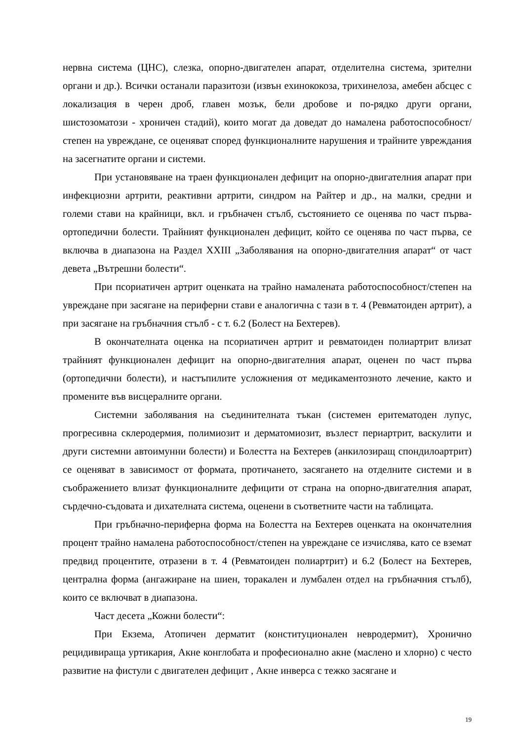нервна система (ЦНС), слезка, опорно-двигателен апарат, отделителна система, зрителни органи и др.). Всички останали паразитози (извън ехинококоза, трихинелоза, амебен абсцес с локализация в черен дроб, главен мозък, бели дробове и по-рядко други органи, шистозоматози - хроничен стадий), които могат да доведат до намалена работоспособност/степен на увреждане, се оценяват според функционалните нарушения и трайните увреждания на засегнатите органи и системи.
При установяване на траен функционален дефицит на опорно-двигателния апарат при инфекциозни артрити, реактивни артрити, синдром на Райтер и др., на малки, средни и големи стави на крайници, вкл. и гръбначен стълб, състоянието се оценява по част първа- ортопедични болести. Трайният функционален дефицит, който се оценява по част първа, се включва в диапазона на Раздел XXIII „Заболявания на опорно-двигателния апарат“ от част девета „Вътрешни болести“.
При псориатичен артрит оценката на трайно намалената работоспособност/степен на увреждане при засягане на периферни стави е аналогична с тази в т. 4 (Ревматоиден артрит), а при засягане на гръбначния стълб - с т. 6.2 (Болест на Бехтерев).
В окончателната оценка на псориатичен артрит и ревматоиден полиартрит влизат трайният функционален дефицит на опорно-двигателния апарат, оценен по част първа (ортопедични болести), и настъпилите усложнения от медикаментозното лечение, както и промените във висцералните органи.
Системни заболявания на съединителната тъкан (системен еритематоден лупус, прогресивна склеродермия, полимиозит и дерматомиозит, възлест периартрит, васкулити и други системни автоимунни болести) и Болестта на Бехтерев (анкилозиращ спондилоартрит) се оценяват в зависимост от формата, протичането, засягането на отделните системи и в съображението влизат функционалните дефицити от страна на опорно-двигателния апарат, сърдечно-съдовата и дихателната система, оценени в съответните части на таблицата.
При гръбначно-периферна форма на Болестта на Бехтерев оценката на окончателния процент трайно намалена работоспособност/степен на увреждане се изчислява, като се вземат предвид процентите, отразени в т. 4 (Ревматоиден полиартрит) и 6.2 (Болест на Бехтерев, централна форма (ангажиране на шиен, торакален и лумбален отдел на гръбначния стълб), които се включват в диапазона.
Част десета „Кожни болести“:
При Екзема, Атопичен дерматит (конституционален невродермит), Хронично рецидивираща уртикария, Акне конглобата и професионално акне (маслено и хлорно) с често развитие на фистули с двигателен дефицит , Акне инверса с тежко засягане и
19